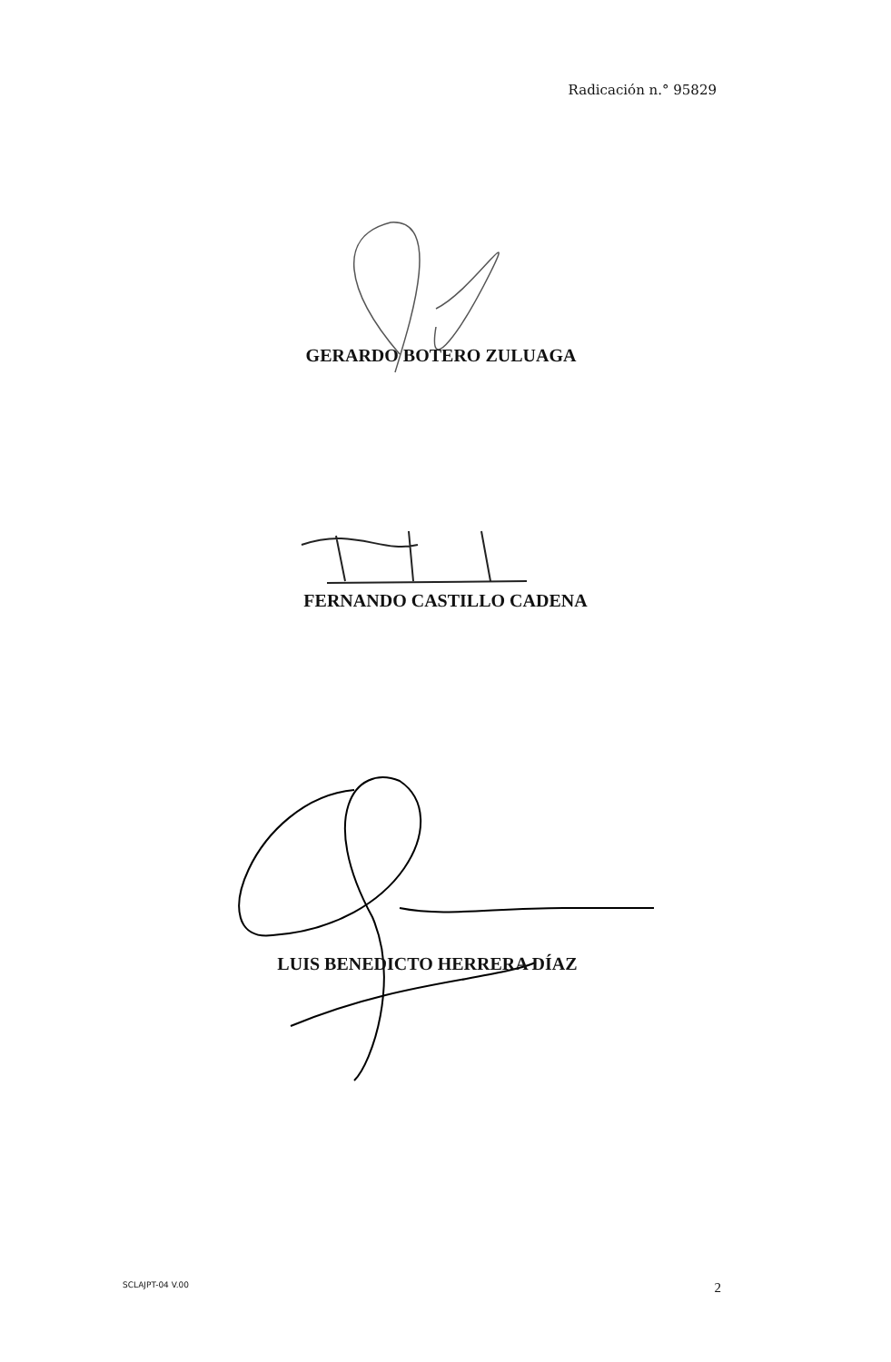Radicación n.° 95829
GERARDO BOTERO ZULUAGA
FERNANDO CASTILLO CADENA
LUIS BENEDICTO HERRERA DÍAZ
SCLAJPT-04 V.00 2